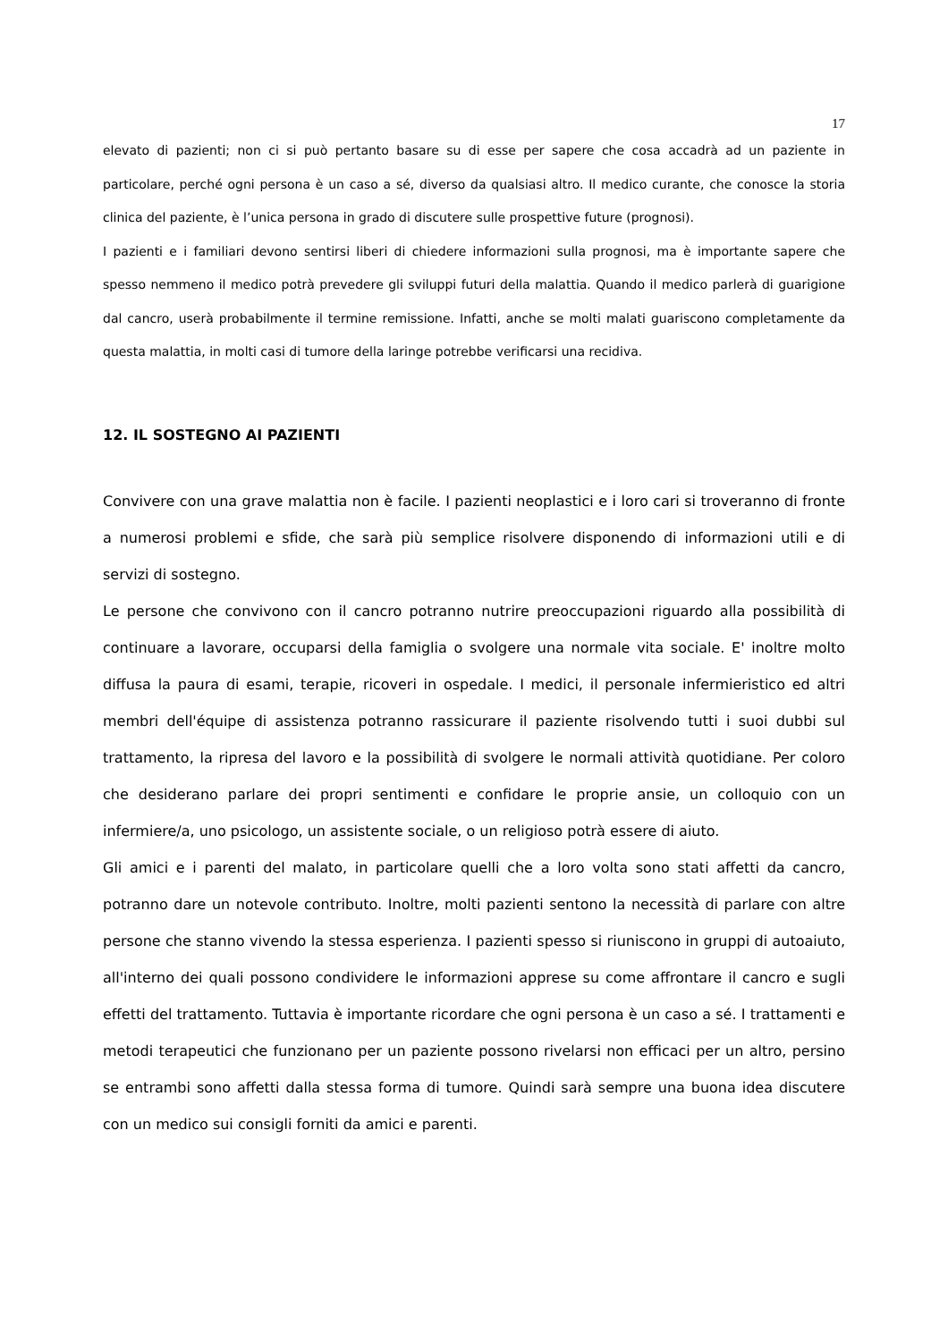17
elevato di pazienti; non ci si può pertanto basare su di esse per sapere che cosa accadrà ad un paziente in particolare, perché ogni persona è un caso a sé, diverso da qualsiasi altro. Il medico curante, che conosce la storia clinica del paziente, è l’unica persona in grado di discutere sulle prospettive future (prognosi).
I pazienti e i familiari devono sentirsi liberi di chiedere informazioni sulla prognosi, ma è importante sapere che spesso nemmeno il medico potrà prevedere gli sviluppi futuri della malattia. Quando il medico parlerà di guarigione dal cancro, userà probabilmente il termine remissione. Infatti, anche se molti malati guariscono completamente da questa malattia, in molti casi di tumore della laringe potrebbe verificarsi una recidiva.
12. IL SOSTEGNO AI PAZIENTI
Convivere con una grave malattia non è facile. I pazienti neoplastici e i loro cari si troveranno di fronte a numerosi problemi e sfide, che sarà più semplice risolvere disponendo di informazioni utili e di servizi di sostegno.
Le persone che convivono con il cancro potranno nutrire preoccupazioni riguardo alla possibilità di continuare a lavorare, occuparsi della famiglia o svolgere una normale vita sociale. E' inoltre molto diffusa la paura di esami, terapie, ricoveri in ospedale. I medici, il personale infermieristico ed altri membri dell'équipe di assistenza potranno rassicurare il paziente risolvendo tutti i suoi dubbi sul trattamento, la ripresa del lavoro e la possibilità di svolgere le normali attività quotidiane. Per coloro che desiderano parlare dei propri sentimenti e confidare le proprie ansie, un colloquio con un infermiere/a, uno psicologo, un assistente sociale, o un religioso potrà essere di aiuto.
Gli amici e i parenti del malato, in particolare quelli che a loro volta sono stati affetti da cancro, potranno dare un notevole contributo. Inoltre, molti pazienti sentono la necessità di parlare con altre persone che stanno vivendo la stessa esperienza. I pazienti spesso si riuniscono in gruppi di autoaiuto, all'interno dei quali possono condividere le informazioni apprese su come affrontare il cancro e sugli effetti del trattamento. Tuttavia è importante ricordare che ogni persona è un caso a sé. I trattamenti e metodi terapeutici che funzionano per un paziente possono rivelarsi non efficaci per un altro, persino se entrambi sono affetti dalla stessa forma di tumore. Quindi sarà sempre una buona idea discutere con un medico sui consigli forniti da amici e parenti.